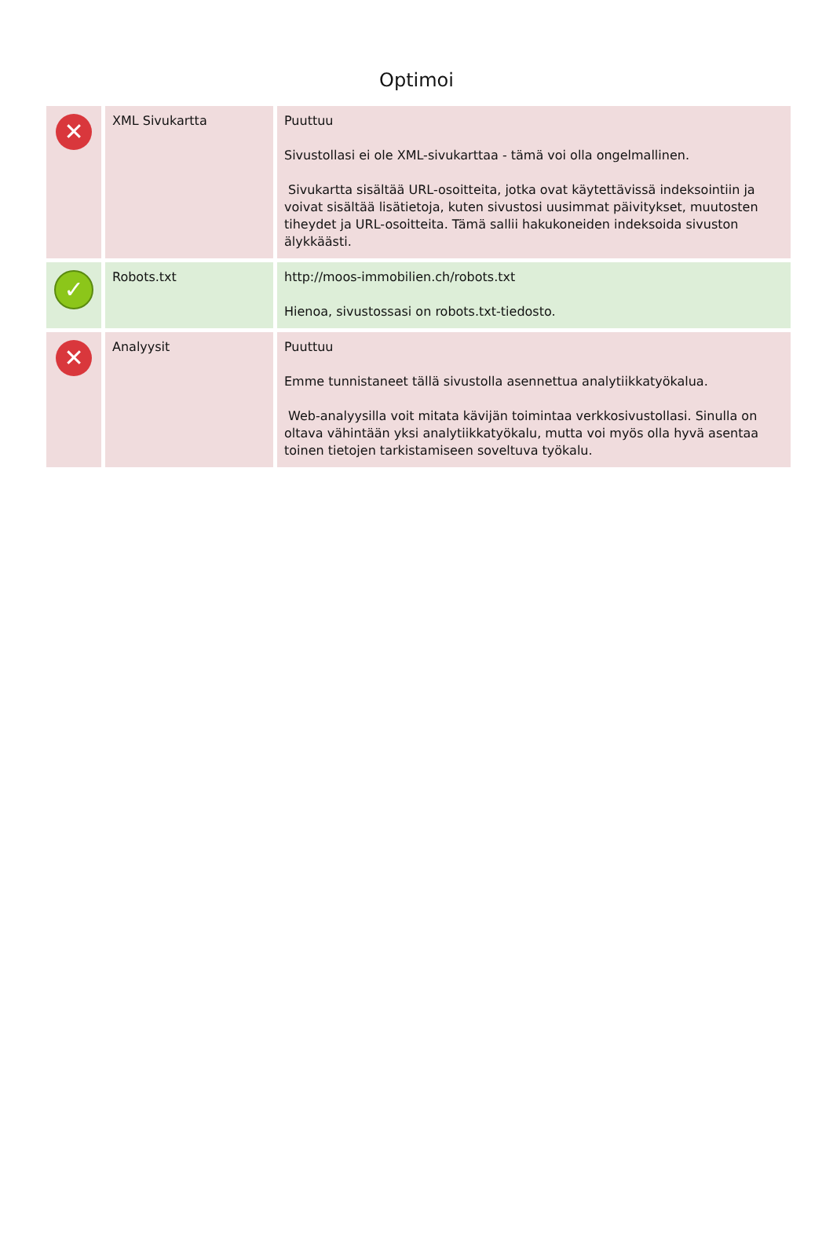Optimoi
| ✕ | XML Sivukartta | Puuttuu Sivustollasi ei ole XML-sivukarttaa - tämä voi olla ongelmallinen. Sivukartta sisältää URL-osoitteita, jotka ovat käytettävissä indeksointiin ja voivat sisältää lisätietoja, kuten sivustosi uusimmat päivitykset, muutosten tiheydet ja URL-osoitteita. Tämä sallii hakukoneiden indeksoida sivuston älykkäästi. |
| ✓ | Robots.txt | http://moos-immobilien.ch/robots.txt Hienoa, sivustossasi on robots.txt-tiedosto. |
| ✕ | Analyysit | Puuttuu Emme tunnistaneet tällä sivustolla asennettua analytiikkatyökalua. Web-analyysilla voit mitata kävijän toimintaa verkkosivustollasi. Sinulla on oltava vähintään yksi analytiikkatyökalu, mutta voi myös olla hyvä asentaa toinen tietojen tarkistamiseen soveltuva työkalu. |